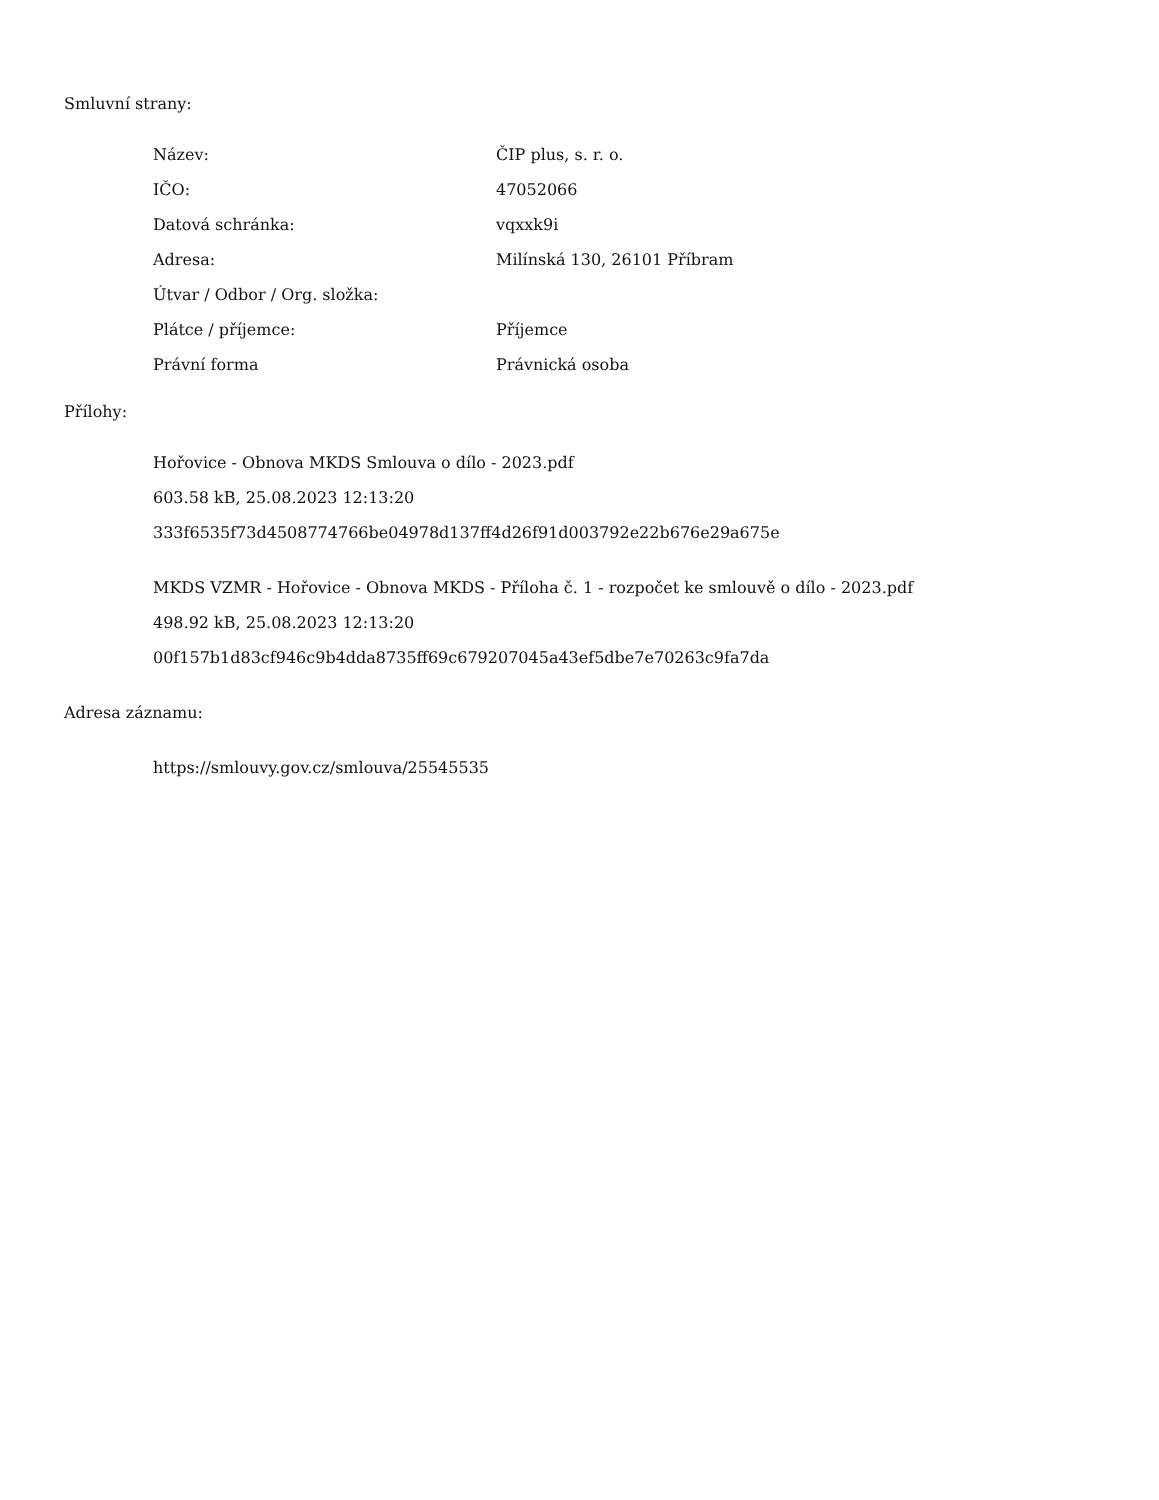Smluvní strany:
| Název: | ČIP plus, s. r. o. |
| IČO: | 47052066 |
| Datová schránka: | vqxxk9i |
| Adresa: | Milínská 130, 26101 Příbram |
| Útvar / Odbor / Org. složka: | |
| Plátce / příjemce: | Příjemce |
| Právní forma | Právnická osoba |
Přílohy:
Hořovice - Obnova MKDS Smlouva o dílo - 2023.pdf
603.58 kB, 25.08.2023 12:13:20
333f6535f73d4508774766be04978d137ff4d26f91d003792e22b676e29a675e
MKDS VZMR - Hořovice - Obnova MKDS - Příloha č. 1 - rozpočet ke smlouvě o dílo - 2023.pdf
498.92 kB, 25.08.2023 12:13:20
00f157b1d83cf946c9b4dda8735ff69c679207045a43ef5dbe7e70263c9fa7da
Adresa záznamu:
https://smlouvy.gov.cz/smlouva/25545535